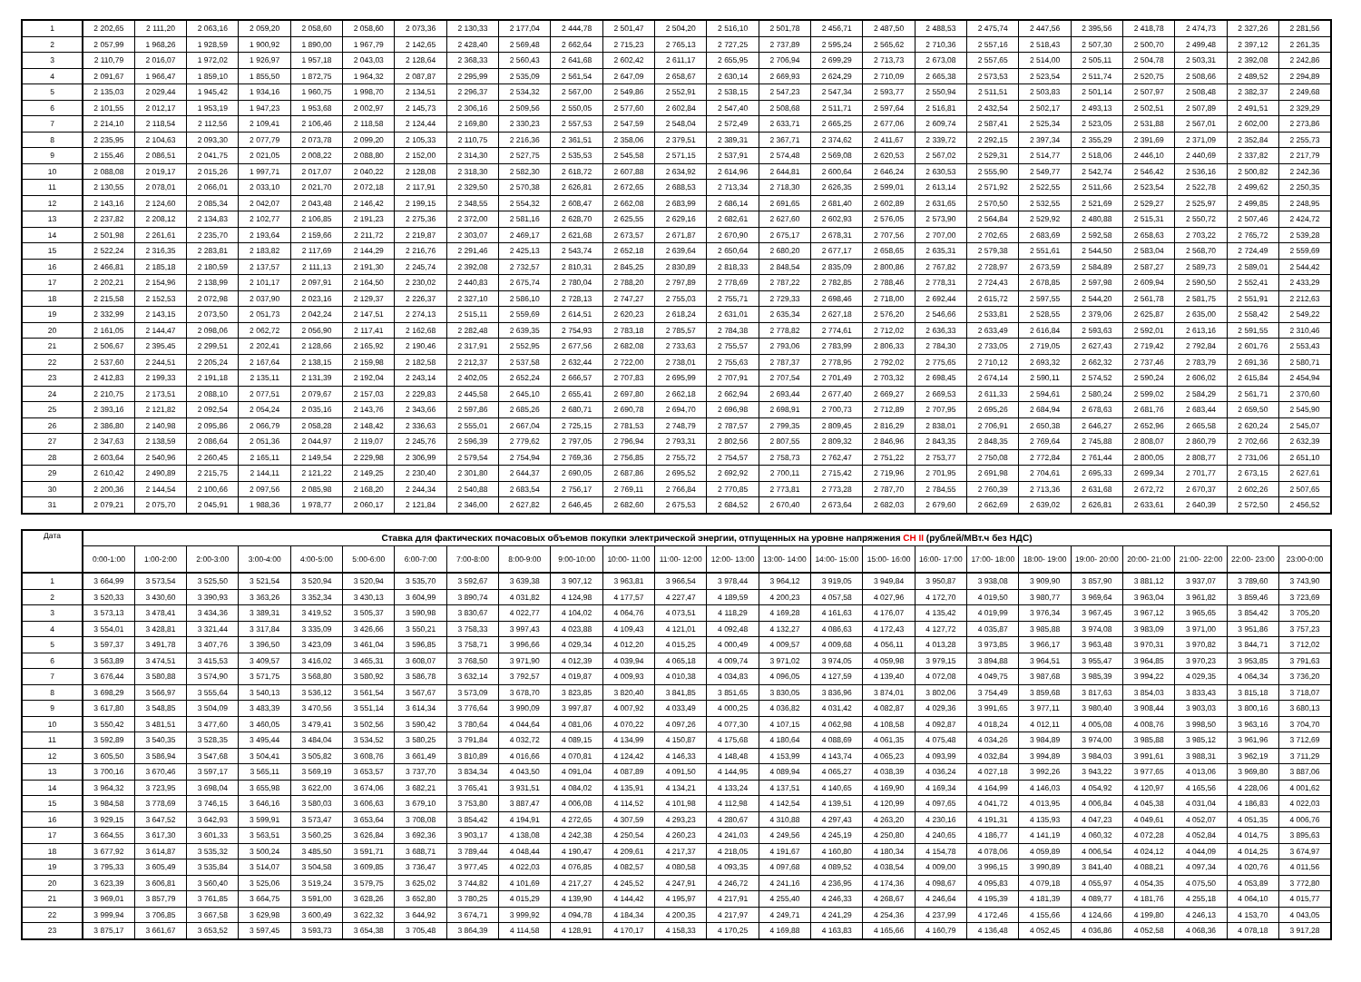| 1 | 2 202,65 | 2 111,20 | 2 063,16 | 2 059,20 | 2 058,60 | 2 058,60 | 2 073,36 | 2 130,33 | 2 177,04 | 2 444,78 | 2 501,47 | 2 504,20 | 2 516,10 | 2 501,78 | 2 456,71 | 2 487,50 | 2 488,53 | 2 475,74 | 2 447,56 | 2 395,56 | 2 418,78 | 2 474,73 | 2 327,26 | 2 281,56 |
| 2 | 2 057,99 | 1 968,26 | 1 928,59 | 1 900,92 | 1 890,00 | 1 967,79 | 2 142,65 | 2 428,40 | 2 569,48 | 2 662,64 | 2 715,23 | 2 765,13 | 2 727,25 | 2 737,89 | 2 595,24 | 2 565,62 | 2 710,36 | 2 557,16 | 2 518,43 | 2 507,30 | 2 500,70 | 2 499,48 | 2 397,12 | 2 261,35 |
| 3 | 2 110,79 | 2 016,07 | 1 972,02 | 1 926,97 | 1 957,18 | 2 043,03 | 2 128,64 | 2 368,33 | 2 560,43 | 2 641,68 | 2 602,42 | 2 611,17 | 2 655,95 | 2 706,94 | 2 699,29 | 2 713,73 | 2 673,08 | 2 557,65 | 2 514,00 | 2 505,11 | 2 504,78 | 2 503,31 | 2 392,08 | 2 242,86 |
| 4 | 2 091,67 | 1 966,47 | 1 859,10 | 1 855,50 | 1 872,75 | 1 964,32 | 2 087,87 | 2 295,99 | 2 535,09 | 2 561,54 | 2 647,09 | 2 658,67 | 2 630,14 | 2 669,93 | 2 624,29 | 2 710,09 | 2 665,38 | 2 573,53 | 2 523,54 | 2 511,74 | 2 520,75 | 2 508,66 | 2 489,52 | 2 294,89 |
| 5 | 2 135,03 | 2 029,44 | 1 945,42 | 1 934,16 | 1 960,75 | 1 998,70 | 2 134,51 | 2 296,37 | 2 534,32 | 2 567,00 | 2 549,86 | 2 552,91 | 2 538,15 | 2 547,23 | 2 547,34 | 2 593,77 | 2 550,94 | 2 511,51 | 2 503,83 | 2 501,14 | 2 507,97 | 2 508,48 | 2 382,37 | 2 249,68 |
| 6 | 2 101,55 | 2 012,17 | 1 953,19 | 1 947,23 | 1 953,68 | 2 002,97 | 2 145,73 | 2 306,16 | 2 509,56 | 2 550,05 | 2 577,60 | 2 602,84 | 2 547,40 | 2 508,68 | 2 511,71 | 2 597,64 | 2 516,81 | 2 432,54 | 2 502,17 | 2 493,13 | 2 502,51 | 2 507,89 | 2 491,51 | 2 329,29 |
| 7 | 2 214,10 | 2 118,54 | 2 112,56 | 2 109,41 | 2 106,46 | 2 118,58 | 2 124,44 | 2 169,80 | 2 330,23 | 2 557,53 | 2 547,59 | 2 548,04 | 2 572,49 | 2 633,71 | 2 665,25 | 2 677,06 | 2 609,74 | 2 587,41 | 2 525,34 | 2 523,05 | 2 531,88 | 2 567,01 | 2 602,00 | 2 273,86 |
| 8 | 2 235,95 | 2 104,63 | 2 093,30 | 2 077,79 | 2 073,78 | 2 099,20 | 2 105,33 | 2 110,75 | 2 216,36 | 2 361,51 | 2 358,06 | 2 379,51 | 2 389,31 | 2 367,71 | 2 374,62 | 2 411,67 | 2 339,72 | 2 292,15 | 2 397,34 | 2 355,29 | 2 391,69 | 2 371,09 | 2 352,84 | 2 255,73 |
| 9 | 2 155,46 | 2 086,51 | 2 041,75 | 2 021,05 | 2 008,22 | 2 088,80 | 2 152,00 | 2 314,30 | 2 527,75 | 2 535,53 | 2 545,58 | 2 571,15 | 2 537,91 | 2 574,48 | 2 569,08 | 2 620,53 | 2 567,02 | 2 529,31 | 2 514,77 | 2 518,06 | 2 446,10 | 2 440,69 | 2 337,82 | 2 217,79 |
| 10 | 2 088,08 | 2 019,17 | 2 015,26 | 1 997,71 | 2 017,07 | 2 040,22 | 2 128,08 | 2 318,30 | 2 582,30 | 2 618,72 | 2 607,88 | 2 634,92 | 2 614,96 | 2 644,81 | 2 600,64 | 2 646,24 | 2 630,53 | 2 555,90 | 2 549,77 | 2 542,74 | 2 546,42 | 2 536,16 | 2 500,82 | 2 242,36 |
| 11 | 2 130,55 | 2 078,01 | 2 066,01 | 2 033,10 | 2 021,70 | 2 072,18 | 2 117,91 | 2 329,50 | 2 570,38 | 2 626,81 | 2 672,65 | 2 688,53 | 2 713,34 | 2 718,30 | 2 626,35 | 2 599,01 | 2 613,14 | 2 571,92 | 2 522,55 | 2 511,66 | 2 523,54 | 2 522,78 | 2 499,62 | 2 250,35 |
| 12 | 2 143,16 | 2 124,60 | 2 085,34 | 2 042,07 | 2 043,48 | 2 146,42 | 2 199,15 | 2 348,55 | 2 554,32 | 2 608,47 | 2 662,08 | 2 683,99 | 2 686,14 | 2 691,65 | 2 681,40 | 2 602,89 | 2 631,65 | 2 570,50 | 2 532,55 | 2 521,69 | 2 529,27 | 2 525,97 | 2 499,85 | 2 248,95 |
| 13 | 2 237,82 | 2 208,12 | 2 134,83 | 2 102,77 | 2 106,85 | 2 191,23 | 2 275,36 | 2 372,00 | 2 581,16 | 2 628,70 | 2 625,55 | 2 629,16 | 2 682,61 | 2 627,60 | 2 602,93 | 2 576,05 | 2 573,90 | 2 564,84 | 2 529,92 | 2 480,88 | 2 515,31 | 2 550,72 | 2 507,46 | 2 424,72 |
| 14 | 2 501,98 | 2 261,61 | 2 235,70 | 2 193,64 | 2 159,66 | 2 211,72 | 2 219,87 | 2 303,07 | 2 469,17 | 2 621,68 | 2 673,57 | 2 671,87 | 2 670,90 | 2 675,17 | 2 678,31 | 2 707,56 | 2 707,00 | 2 702,65 | 2 683,69 | 2 592,58 | 2 658,63 | 2 703,22 | 2 765,72 | 2 539,28 |
| 15 | 2 522,24 | 2 316,35 | 2 283,81 | 2 183,82 | 2 117,69 | 2 144,29 | 2 216,76 | 2 291,46 | 2 425,13 | 2 543,74 | 2 652,18 | 2 639,64 | 2 650,64 | 2 680,20 | 2 677,17 | 2 658,65 | 2 635,31 | 2 579,38 | 2 551,61 | 2 544,50 | 2 583,04 | 2 568,70 | 2 724,49 | 2 559,69 |
| 16 | 2 466,81 | 2 185,18 | 2 180,59 | 2 137,57 | 2 111,13 | 2 191,30 | 2 245,74 | 2 392,08 | 2 732,57 | 2 810,31 | 2 845,25 | 2 830,89 | 2 818,33 | 2 848,54 | 2 835,09 | 2 800,86 | 2 767,82 | 2 728,97 | 2 673,59 | 2 584,89 | 2 587,27 | 2 589,73 | 2 589,01 | 2 544,42 |
| 17 | 2 202,21 | 2 154,96 | 2 138,99 | 2 101,17 | 2 097,91 | 2 164,50 | 2 230,02 | 2 440,83 | 2 675,74 | 2 780,04 | 2 788,20 | 2 797,89 | 2 778,69 | 2 787,22 | 2 782,85 | 2 788,46 | 2 778,31 | 2 724,43 | 2 678,85 | 2 597,98 | 2 609,94 | 2 590,50 | 2 552,41 | 2 433,29 |
| 18 | 2 215,58 | 2 152,53 | 2 072,98 | 2 037,90 | 2 023,16 | 2 129,37 | 2 226,37 | 2 327,10 | 2 586,10 | 2 728,13 | 2 747,27 | 2 755,03 | 2 755,71 | 2 729,33 | 2 698,46 | 2 718,00 | 2 692,44 | 2 615,72 | 2 597,55 | 2 544,20 | 2 561,78 | 2 581,75 | 2 551,91 | 2 212,63 |
| 19 | 2 332,99 | 2 143,15 | 2 073,50 | 2 051,73 | 2 042,24 | 2 147,51 | 2 274,13 | 2 515,11 | 2 559,69 | 2 614,51 | 2 620,23 | 2 618,24 | 2 631,01 | 2 635,34 | 2 627,18 | 2 576,20 | 2 546,66 | 2 533,81 | 2 528,55 | 2 379,06 | 2 625,87 | 2 635,00 | 2 558,42 | 2 549,22 |
| 20 | 2 161,05 | 2 144,47 | 2 098,06 | 2 062,72 | 2 056,90 | 2 117,41 | 2 162,68 | 2 282,48 | 2 639,35 | 2 754,93 | 2 783,18 | 2 785,57 | 2 784,38 | 2 778,82 | 2 774,61 | 2 712,02 | 2 636,33 | 2 633,49 | 2 616,84 | 2 593,63 | 2 592,01 | 2 613,16 | 2 591,55 | 2 310,46 |
| 21 | 2 506,67 | 2 395,45 | 2 299,51 | 2 202,41 | 2 128,66 | 2 165,92 | 2 190,46 | 2 317,91 | 2 552,95 | 2 677,56 | 2 682,08 | 2 733,63 | 2 755,57 | 2 793,06 | 2 783,99 | 2 806,33 | 2 784,30 | 2 733,05 | 2 719,05 | 2 627,43 | 2 719,42 | 2 792,84 | 2 601,76 | 2 553,43 |
| 22 | 2 537,60 | 2 244,51 | 2 205,24 | 2 167,64 | 2 138,15 | 2 159,98 | 2 182,58 | 2 212,37 | 2 537,58 | 2 632,44 | 2 722,00 | 2 738,01 | 2 755,63 | 2 787,37 | 2 778,95 | 2 792,02 | 2 775,65 | 2 710,12 | 2 693,32 | 2 662,32 | 2 737,46 | 2 783,79 | 2 691,36 | 2 580,71 |
| 23 | 2 412,83 | 2 199,33 | 2 191,18 | 2 135,11 | 2 131,39 | 2 192,04 | 2 243,14 | 2 402,05 | 2 652,24 | 2 666,57 | 2 707,83 | 2 695,99 | 2 707,91 | 2 707,54 | 2 701,49 | 2 703,32 | 2 698,45 | 2 674,14 | 2 590,11 | 2 574,52 | 2 590,24 | 2 606,02 | 2 615,84 | 2 454,94 |
| 24 | 2 210,75 | 2 173,51 | 2 088,10 | 2 077,51 | 2 079,67 | 2 157,03 | 2 229,83 | 2 445,58 | 2 645,10 | 2 655,41 | 2 697,80 | 2 662,18 | 2 662,94 | 2 693,44 | 2 677,40 | 2 669,27 | 2 669,53 | 2 611,33 | 2 594,61 | 2 580,24 | 2 599,02 | 2 584,29 | 2 561,71 | 2 370,60 |
| 25 | 2 393,16 | 2 121,82 | 2 092,54 | 2 054,24 | 2 035,16 | 2 143,76 | 2 343,66 | 2 597,86 | 2 685,26 | 2 680,71 | 2 690,78 | 2 694,70 | 2 696,98 | 2 698,91 | 2 700,73 | 2 712,89 | 2 707,95 | 2 695,26 | 2 684,94 | 2 678,63 | 2 681,76 | 2 683,44 | 2 659,50 | 2 545,90 |
| 26 | 2 386,80 | 2 140,98 | 2 095,86 | 2 066,79 | 2 058,28 | 2 148,42 | 2 336,63 | 2 555,01 | 2 667,04 | 2 725,15 | 2 781,53 | 2 748,79 | 2 787,57 | 2 799,35 | 2 809,45 | 2 816,29 | 2 838,01 | 2 706,91 | 2 650,38 | 2 646,27 | 2 652,96 | 2 665,58 | 2 620,24 | 2 545,07 |
| 27 | 2 347,63 | 2 138,59 | 2 086,64 | 2 051,36 | 2 044,97 | 2 119,07 | 2 245,76 | 2 596,39 | 2 779,62 | 2 797,05 | 2 796,94 | 2 793,31 | 2 802,56 | 2 807,55 | 2 809,32 | 2 846,96 | 2 843,35 | 2 848,35 | 2 769,64 | 2 745,88 | 2 808,07 | 2 860,79 | 2 702,66 | 2 632,39 |
| 28 | 2 603,64 | 2 540,96 | 2 260,45 | 2 165,11 | 2 149,54 | 2 229,98 | 2 306,99 | 2 579,54 | 2 754,94 | 2 769,36 | 2 756,85 | 2 755,72 | 2 754,57 | 2 758,73 | 2 762,47 | 2 751,22 | 2 753,77 | 2 750,08 | 2 772,84 | 2 761,44 | 2 800,05 | 2 808,77 | 2 731,06 | 2 651,10 |
| 29 | 2 610,42 | 2 490,89 | 2 215,75 | 2 144,11 | 2 121,22 | 2 149,25 | 2 230,40 | 2 301,80 | 2 644,37 | 2 690,05 | 2 687,86 | 2 695,52 | 2 692,92 | 2 700,11 | 2 715,42 | 2 719,96 | 2 701,95 | 2 691,98 | 2 704,61 | 2 695,33 | 2 699,34 | 2 701,77 | 2 673,15 | 2 627,61 |
| 30 | 2 200,36 | 2 144,54 | 2 100,66 | 2 097,56 | 2 085,98 | 2 168,20 | 2 244,34 | 2 540,88 | 2 683,54 | 2 756,17 | 2 769,11 | 2 766,84 | 2 770,85 | 2 773,81 | 2 773,28 | 2 787,70 | 2 784,55 | 2 760,39 | 2 713,36 | 2 631,68 | 2 672,72 | 2 670,37 | 2 602,26 | 2 507,65 |
| 31 | 2 079,21 | 2 075,70 | 2 045,91 | 1 988,36 | 1 978,77 | 2 060,17 | 2 121,84 | 2 346,00 | 2 627,82 | 2 646,45 | 2 682,60 | 2 675,53 | 2 684,52 | 2 670,40 | 2 673,64 | 2 682,03 | 2 679,60 | 2 662,69 | 2 639,02 | 2 626,81 | 2 633,61 | 2 640,39 | 2 572,50 | 2 456,52 |
| Дата | Ставка для фактических почасовых объемов покупки электрической энергии, отпущенных на уровне напряжения СН II (рублей/МВт.ч без НДС) | | | | | | | | | | | | | | | | | | | | | | | |
| --- | --- | --- | --- | --- | --- | --- | --- | --- | --- | --- | --- | --- | --- | --- | --- | --- | --- | --- | --- | --- | --- | --- | --- | --- |
| | 0:00-1:00 | 1:00-2:00 | 2:00-3:00 | 3:00-4:00 | 4:00-5:00 | 5:00-6:00 | 6:00-7:00 | 7:00-8:00 | 8:00-9:00 | 9:00-10:00 | 10:00- 11:00 | 11:00- 12:00 | 12:00- 13:00 | 13:00- 14:00 | 14:00- 15:00 | 15:00- 16:00 | 16:00- 17:00 | 17:00- 18:00 | 18:00- 19:00 | 19:00- 20:00 | 20:00- 21:00 | 21:00- 22:00 | 22:00- 23:00 | 23:00-0:00 |
| 1 | 3 664,99 | 3 573,54 | 3 525,50 | 3 521,54 | 3 520,94 | 3 520,94 | 3 535,70 | 3 592,67 | 3 639,38 | 3 907,12 | 3 963,81 | 3 966,54 | 3 978,44 | 3 964,12 | 3 919,05 | 3 949,84 | 3 950,87 | 3 938,08 | 3 909,90 | 3 857,90 | 3 881,12 | 3 937,07 | 3 789,60 | 3 743,90 |
| 2 | 3 520,33 | 3 430,60 | 3 390,93 | 3 363,26 | 3 352,34 | 3 430,13 | 3 604,99 | 3 890,74 | 4 031,82 | 4 124,98 | 4 177,57 | 4 227,47 | 4 189,59 | 4 200,23 | 4 057,58 | 4 027,96 | 4 172,70 | 4 019,50 | 3 980,77 | 3 969,64 | 3 963,04 | 3 961,82 | 3 859,46 | 3 723,69 |
| 3 | 3 573,13 | 3 478,41 | 3 434,36 | 3 389,31 | 3 419,52 | 3 505,37 | 3 590,98 | 3 830,67 | 4 022,77 | 4 104,02 | 4 064,76 | 4 073,51 | 4 118,29 | 4 169,28 | 4 161,63 | 4 176,07 | 4 135,42 | 4 019,99 | 3 976,34 | 3 967,45 | 3 967,12 | 3 965,65 | 3 854,42 | 3 705,20 |
| 4 | 3 554,01 | 3 428,81 | 3 321,44 | 3 317,84 | 3 335,09 | 3 426,66 | 3 550,21 | 3 758,33 | 3 997,43 | 4 023,88 | 4 109,43 | 4 121,01 | 4 092,48 | 4 132,27 | 4 086,63 | 4 172,43 | 4 127,72 | 4 035,87 | 3 985,88 | 3 974,08 | 3 983,09 | 3 971,00 | 3 951,86 | 3 757,23 |
| 5 | 3 597,37 | 3 491,78 | 3 407,76 | 3 396,50 | 3 423,09 | 3 461,04 | 3 596,85 | 3 758,71 | 3 996,66 | 4 029,34 | 4 012,20 | 4 015,25 | 4 000,49 | 4 009,57 | 4 009,68 | 4 056,11 | 4 013,28 | 3 973,85 | 3 966,17 | 3 963,48 | 3 970,31 | 3 970,82 | 3 844,71 | 3 712,02 |
| 6 | 3 563,89 | 3 474,51 | 3 415,53 | 3 409,57 | 3 416,02 | 3 465,31 | 3 608,07 | 3 768,50 | 3 971,90 | 4 012,39 | 4 039,94 | 4 065,18 | 4 009,74 | 3 971,02 | 3 974,05 | 4 059,98 | 3 979,15 | 3 894,88 | 3 964,51 | 3 955,47 | 3 964,85 | 3 970,23 | 3 953,85 | 3 791,63 |
| 7 | 3 676,44 | 3 580,88 | 3 574,90 | 3 571,75 | 3 568,80 | 3 580,92 | 3 586,78 | 3 632,14 | 3 792,57 | 4 019,87 | 4 009,93 | 4 010,38 | 4 034,83 | 4 096,05 | 4 127,59 | 4 139,40 | 4 072,08 | 4 049,75 | 3 987,68 | 3 985,39 | 3 994,22 | 4 029,35 | 4 064,34 | 3 736,20 |
| 8 | 3 698,29 | 3 566,97 | 3 555,64 | 3 540,13 | 3 536,12 | 3 561,54 | 3 567,67 | 3 573,09 | 3 678,70 | 3 823,85 | 3 820,40 | 3 841,85 | 3 851,65 | 3 830,05 | 3 836,96 | 3 874,01 | 3 802,06 | 3 754,49 | 3 859,68 | 3 817,63 | 3 854,03 | 3 833,43 | 3 815,18 | 3 718,07 |
| 9 | 3 617,80 | 3 548,85 | 3 504,09 | 3 483,39 | 3 470,56 | 3 551,14 | 3 614,34 | 3 776,64 | 3 990,09 | 3 997,87 | 4 007,92 | 4 033,49 | 4 000,25 | 4 036,82 | 4 031,42 | 4 082,87 | 4 029,36 | 3 991,65 | 3 977,11 | 3 980,40 | 3 908,44 | 3 903,03 | 3 800,16 | 3 680,13 |
| 10 | 3 550,42 | 3 481,51 | 3 477,60 | 3 460,05 | 3 479,41 | 3 502,56 | 3 590,42 | 3 780,64 | 4 044,64 | 4 081,06 | 4 070,22 | 4 097,26 | 4 077,30 | 4 107,15 | 4 062,98 | 4 108,58 | 4 092,87 | 4 018,24 | 4 012,11 | 4 005,08 | 4 008,76 | 3 998,50 | 3 963,16 | 3 704,70 |
| 11 | 3 592,89 | 3 540,35 | 3 528,35 | 3 495,44 | 3 484,04 | 3 534,52 | 3 580,25 | 3 791,84 | 4 032,72 | 4 089,15 | 4 134,99 | 4 150,87 | 4 175,68 | 4 180,64 | 4 088,69 | 4 061,35 | 4 075,48 | 4 034,26 | 3 984,89 | 3 974,00 | 3 985,88 | 3 985,12 | 3 961,96 | 3 712,69 |
| 12 | 3 605,50 | 3 586,94 | 3 547,68 | 3 504,41 | 3 505,82 | 3 608,76 | 3 661,49 | 3 810,89 | 4 016,66 | 4 070,81 | 4 124,42 | 4 146,33 | 4 148,48 | 4 153,99 | 4 143,74 | 4 065,23 | 4 093,99 | 4 032,84 | 3 994,89 | 3 984,03 | 3 991,61 | 3 988,31 | 3 962,19 | 3 711,29 |
| 13 | 3 700,16 | 3 670,46 | 3 597,17 | 3 565,11 | 3 569,19 | 3 653,57 | 3 737,70 | 3 834,34 | 4 043,50 | 4 091,04 | 4 087,89 | 4 091,50 | 4 144,95 | 4 089,94 | 4 065,27 | 4 038,39 | 4 036,24 | 4 027,18 | 3 992,26 | 3 943,22 | 3 977,65 | 4 013,06 | 3 969,80 | 3 887,06 |
| 14 | 3 964,32 | 3 723,95 | 3 698,04 | 3 655,98 | 3 622,00 | 3 674,06 | 3 682,21 | 3 765,41 | 3 931,51 | 4 084,02 | 4 135,91 | 4 134,21 | 4 133,24 | 4 137,51 | 4 140,65 | 4 169,90 | 4 169,34 | 4 164,99 | 4 146,03 | 4 054,92 | 4 120,97 | 4 165,56 | 4 228,06 | 4 001,62 |
| 15 | 3 984,58 | 3 778,69 | 3 746,15 | 3 646,16 | 3 580,03 | 3 606,63 | 3 679,10 | 3 753,80 | 3 887,47 | 4 006,08 | 4 114,52 | 4 101,98 | 4 112,98 | 4 142,54 | 4 139,51 | 4 120,99 | 4 097,65 | 4 041,72 | 4 013,95 | 4 006,84 | 4 045,38 | 4 031,04 | 4 186,83 | 4 022,03 |
| 16 | 3 929,15 | 3 647,52 | 3 642,93 | 3 599,91 | 3 573,47 | 3 653,64 | 3 708,08 | 3 854,42 | 4 194,91 | 4 272,65 | 4 307,59 | 4 293,23 | 4 280,67 | 4 310,88 | 4 297,43 | 4 263,20 | 4 230,16 | 4 191,31 | 4 135,93 | 4 047,23 | 4 049,61 | 4 052,07 | 4 051,35 | 4 006,76 |
| 17 | 3 664,55 | 3 617,30 | 3 601,33 | 3 563,51 | 3 560,25 | 3 626,84 | 3 692,36 | 3 903,17 | 4 138,08 | 4 242,38 | 4 250,54 | 4 260,23 | 4 241,03 | 4 249,56 | 4 245,19 | 4 250,80 | 4 240,65 | 4 186,77 | 4 141,19 | 4 060,32 | 4 072,28 | 4 052,84 | 4 014,75 | 3 895,63 |
| 18 | 3 677,92 | 3 614,87 | 3 535,32 | 3 500,24 | 3 485,50 | 3 591,71 | 3 688,71 | 3 789,44 | 4 048,44 | 4 190,47 | 4 209,61 | 4 217,37 | 4 218,05 | 4 191,67 | 4 160,80 | 4 180,34 | 4 154,78 | 4 078,06 | 4 059,89 | 4 006,54 | 4 024,12 | 4 044,09 | 4 014,25 | 3 674,97 |
| 19 | 3 795,33 | 3 605,49 | 3 535,84 | 3 514,07 | 3 504,58 | 3 609,85 | 3 736,47 | 3 977,45 | 4 022,03 | 4 076,85 | 4 082,57 | 4 080,58 | 4 093,35 | 4 097,68 | 4 089,52 | 4 038,54 | 4 009,00 | 3 996,15 | 3 990,89 | 3 841,40 | 4 088,21 | 4 097,34 | 4 020,76 | 4 011,56 |
| 20 | 3 623,39 | 3 606,81 | 3 560,40 | 3 525,06 | 3 519,24 | 3 579,75 | 3 625,02 | 3 744,82 | 4 101,69 | 4 217,27 | 4 245,52 | 4 247,91 | 4 246,72 | 4 241,16 | 4 236,95 | 4 174,36 | 4 098,67 | 4 095,83 | 4 079,18 | 4 055,97 | 4 054,35 | 4 075,50 | 4 053,89 | 3 772,80 |
| 21 | 3 969,01 | 3 857,79 | 3 761,85 | 3 664,75 | 3 591,00 | 3 628,26 | 3 652,80 | 3 780,25 | 4 015,29 | 4 139,90 | 4 144,42 | 4 195,97 | 4 217,91 | 4 255,40 | 4 246,33 | 4 268,67 | 4 246,64 | 4 195,39 | 4 181,39 | 4 089,77 | 4 181,76 | 4 255,18 | 4 064,10 | 4 015,77 |
| 22 | 3 999,94 | 3 706,85 | 3 667,58 | 3 629,98 | 3 600,49 | 3 622,32 | 3 644,92 | 3 674,71 | 3 999,92 | 4 094,78 | 4 184,34 | 4 200,35 | 4 217,97 | 4 249,71 | 4 241,29 | 4 254,36 | 4 237,99 | 4 172,46 | 4 155,66 | 4 124,66 | 4 199,80 | 4 246,13 | 4 153,70 | 4 043,05 |
| 23 | 3 875,17 | 3 661,67 | 3 653,52 | 3 597,45 | 3 593,73 | 3 654,38 | 3 705,48 | 3 864,39 | 4 114,58 | 4 128,91 | 4 170,17 | 4 158,33 | 4 170,25 | 4 169,88 | 4 163,83 | 4 165,66 | 4 160,79 | 4 136,48 | 4 052,45 | 4 036,86 | 4 052,58 | 4 068,36 | 4 078,18 | 3 917,28 |